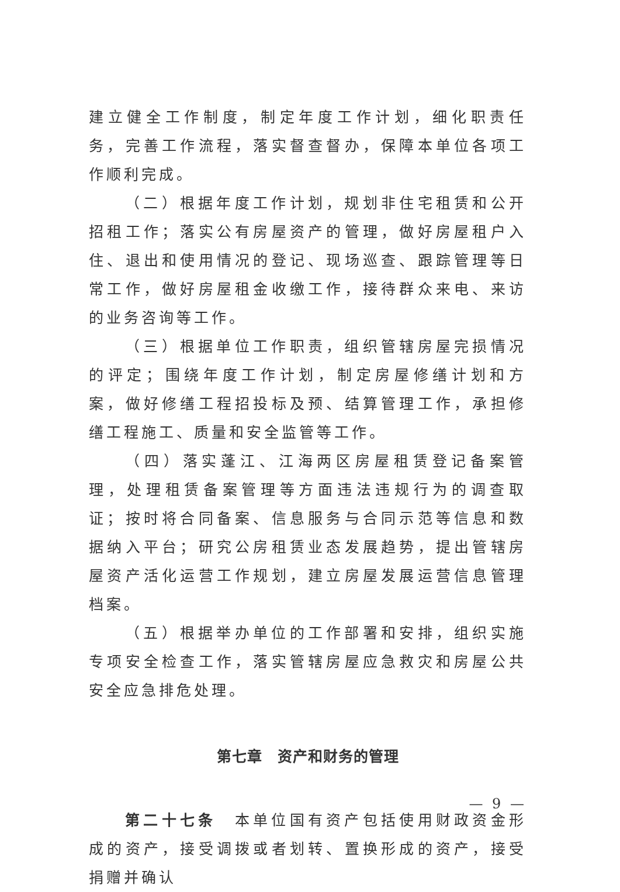建立健全工作制度，制定年度工作计划，细化职责任务，完善工作流程，落实督查督办，保障本单位各项工作顺利完成。
（二）根据年度工作计划，规划非住宅租赁和公开招租工作；落实公有房屋资产的管理，做好房屋租户入住、退出和使用情况的登记、现场巡查、跟踪管理等日常工作，做好房屋租金收缴工作，接待群众来电、来访的业务咨询等工作。
（三）根据单位工作职责，组织管辖房屋完损情况的评定；围绕年度工作计划，制定房屋修缮计划和方案，做好修缮工程招投标及预、结算管理工作，承担修缮工程施工、质量和安全监管等工作。
（四）落实蓬江、江海两区房屋租赁登记备案管理，处理租赁备案管理等方面违法违规行为的调查取证；按时将合同备案、信息服务与合同示范等信息和数据纳入平台；研究公房租赁业态发展趋势，提出管辖房屋资产活化运营工作规划，建立房屋发展运营信息管理档案。
（五）根据举办单位的工作部署和安排，组织实施专项安全检查工作，落实管辖房屋应急救灾和房屋公共安全应急排危处理。
第七章　资产和财务的管理
第二十七条　本单位国有资产包括使用财政资金形成的资产，接受调拨或者划转、置换形成的资产，接受捐赠并确认
— 9 —